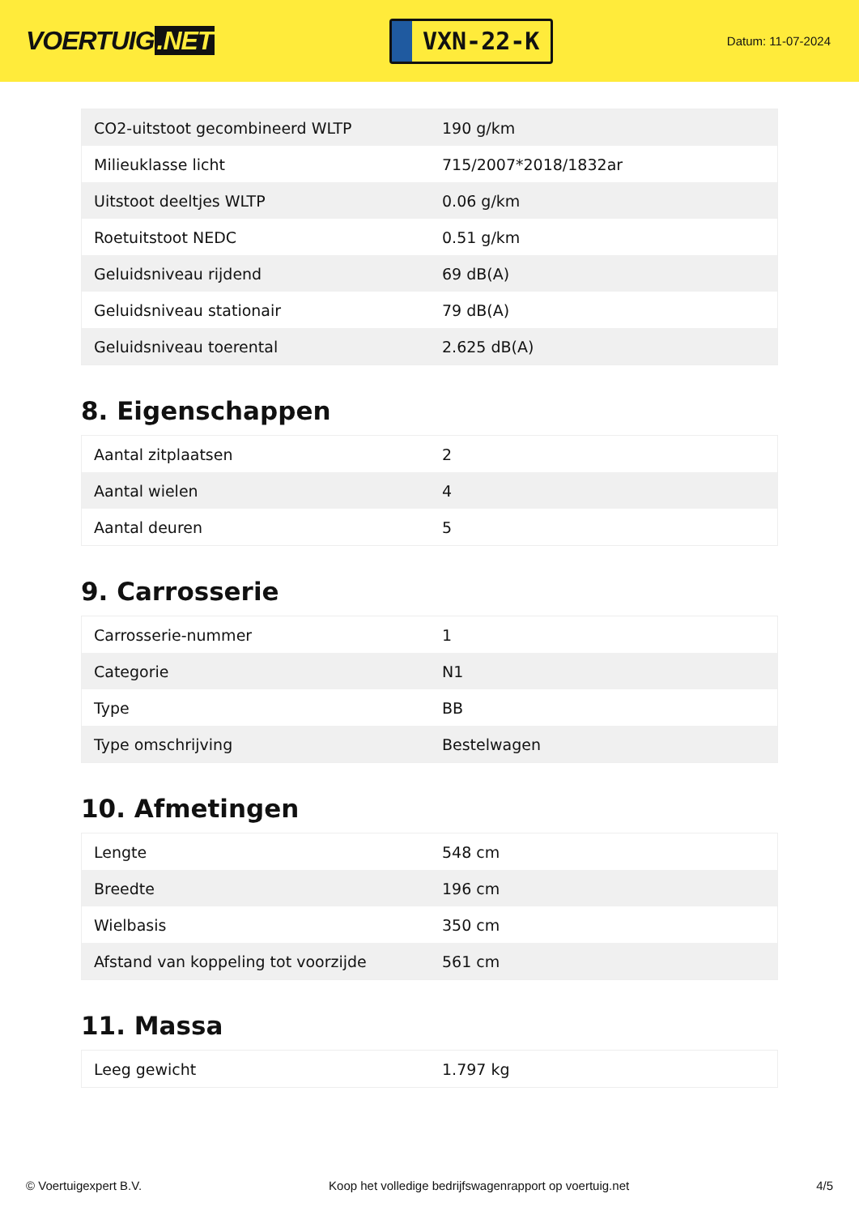VOERTUIG.NET
VXN-22-K
Datum: 11-07-2024
| CO2-uitstoot gecombineerd WLTP | 190 g/km |
| Milieuklasse licht | 715/2007*2018/1832ar |
| Uitstoot deeltjes WLTP | 0.06 g/km |
| Roetuitstoot NEDC | 0.51 g/km |
| Geluidsniveau rijdend | 69 dB(A) |
| Geluidsniveau stationair | 79 dB(A) |
| Geluidsniveau toerental | 2.625 dB(A) |
8. Eigenschappen
| Aantal zitplaatsen | 2 |
| Aantal wielen | 4 |
| Aantal deuren | 5 |
9. Carrosserie
| Carrosserie-nummer | 1 |
| Categorie | N1 |
| Type | BB |
| Type omschrijving | Bestelwagen |
10. Afmetingen
| Lengte | 548 cm |
| Breedte | 196 cm |
| Wielbasis | 350 cm |
| Afstand van koppeling tot voorzijde | 561 cm |
11. Massa
| Leeg gewicht | 1.797 kg |
© Voertuigexpert B.V. Koop het volledige bedrijfswagenrapport op voertuig.net 4/5